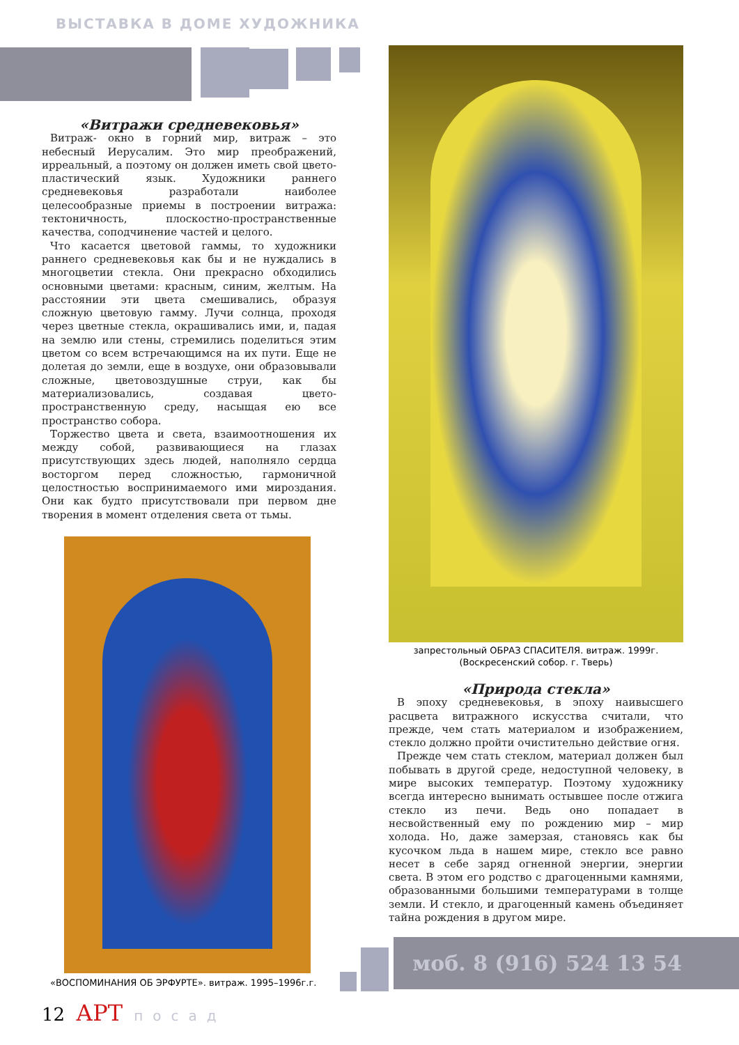ВЫСТАВКА В ДОМЕ ХУДОЖНИКА
«Витражи средневековья»
Витраж- окно в горний мир, витраж – это небесный Иерусалим. Это мир преображений, ирреальный, а поэтому он должен иметь свой цвето-пластический язык. Художники раннего средневековья разработали наиболее целесообразные приемы в построении витража: тектоничность, плоскостно-пространственные качества, соподчинение частей и целого.
Что касается цветовой гаммы, то художники раннего средневековья как бы и не нуждались в многоцветии стекла. Они прекрасно обходились основными цветами: красным, синим, желтым. На расстоянии эти цвета смешивались, образуя сложную цветовую гамму. Лучи солнца, проходя через цветные стекла, окрашивались ими, и, падая на землю или стены, стремились поделиться этим цветом со всем встречающимся на их пути. Еще не долетая до земли, еще в воздухе, они образовывали сложные, цветовоздушные струи, как бы материализовались, создавая цвето-пространственную среду, насыщая ею все пространство собора.
Торжество цвета и света, взаимоотношения их между собой, развивающиеся на глазах присутствующих здесь людей, наполняло сердца восторгом перед сложностью, гармоничной целостностью воспринимаемого ими мироздания. Они как будто присутствовали при первом дне творения в момент отделения света от тьмы.
запрестольный ОБРАЗ СПАСИТЕЛЯ. витраж. 1999г.
(Воскресенский собор. г. Тверь)
«Природа стекла»
В эпоху средневековья, в эпоху наивысшего расцвета витражного искусства считали, что прежде, чем стать материалом и изображением, стекло должно пройти очистительно действие огня.
Прежде чем стать стеклом, материал должен был побывать в другой среде, недоступной человеку, в мире высоких температур. Поэтому художнику всегда интересно вынимать остывшее после отжига стекло из печи. Ведь оно попадает в несвойственный ему по рождению мир – мир холода. Но, даже замерзая, становясь как бы кусочком льда в нашем мире, стекло все равно несет в себе заряд огненной энергии, энергии света. В этом его родство с драгоценными камнями, образованными большими температурами в толще земли. И стекло, и драгоценный камень объединяет тайна рождения в другом мире.
«ВОСПОМИНАНИЯ ОБ ЭРФУРТЕ». витраж. 1995–1996г.г.
моб. 8 (916) 524 13 54
12 АРТ посад